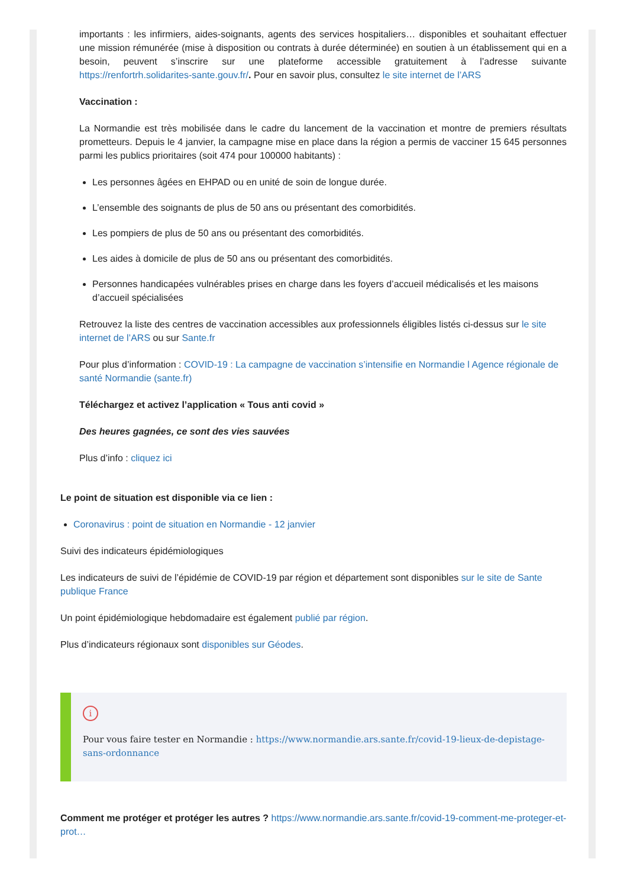importants : les infirmiers, aides-soignants, agents des services hospitaliers… disponibles et souhaitant effectuer une mission rémunérée (mise à disposition ou contrats à durée déterminée) en soutien à un établissement qui en a besoin, peuvent s’inscrire sur une plateforme accessible gratuitement à l’adresse suivante https://renfortrh.solidarites-sante.gouv.fr/. Pour en savoir plus, consultez le site internet de l’ARS
Vaccination :
La Normandie est très mobilisée dans le cadre du lancement de la vaccination et montre de premiers résultats prometteurs. Depuis le 4 janvier, la campagne mise en place dans la région a permis de vacciner 15 645 personnes parmi les publics prioritaires (soit 474 pour 100000 habitants) :
Les personnes âgées en EHPAD ou en unité de soin de longue durée.
L’ensemble des soignants de plus de 50 ans ou présentant des comorbidités.
Les pompiers de plus de 50 ans ou présentant des comorbidités.
Les aides à domicile de plus de 50 ans ou présentant des comorbidités.
Personnes handicapées vulnérables prises en charge dans les foyers d’accueil médicalisés et les maisons d’accueil spécialisées
Retrouvez la liste des centres de vaccination accessibles aux professionnels éligibles listés ci-dessus sur le site internet de l’ARS ou sur Sante.fr
Pour plus d’information : COVID-19 : La campagne de vaccination s’intensifie en Normandie l Agence régionale de santé Normandie (sante.fr)
Téléchargez et activez l’application « Tous anti covid »
Des heures gagnées, ce sont des vies sauvées
Plus d’info : cliquez ici
Le point de situation est disponible via ce lien :
Coronavirus : point de situation en Normandie - 12 janvier
Suivi des indicateurs épidémiologiques
Les indicateurs de suivi de l’épidémie de COVID-19 par région et département sont disponibles sur le site de Sante publique France
Un point épidémiologique hebdomadaire est également publié par région.
Plus d’indicateurs régionaux sont disponibles sur Géodes.
i
Pour vous faire tester en Normandie : https://www.normandie.ars.sante.fr/covid-19-lieux-de-depistage-sans-ordonnance
Comment me protéger et protéger les autres ? https://www.normandie.ars.sante.fr/covid-19-comment-me-proteger-et-prot…